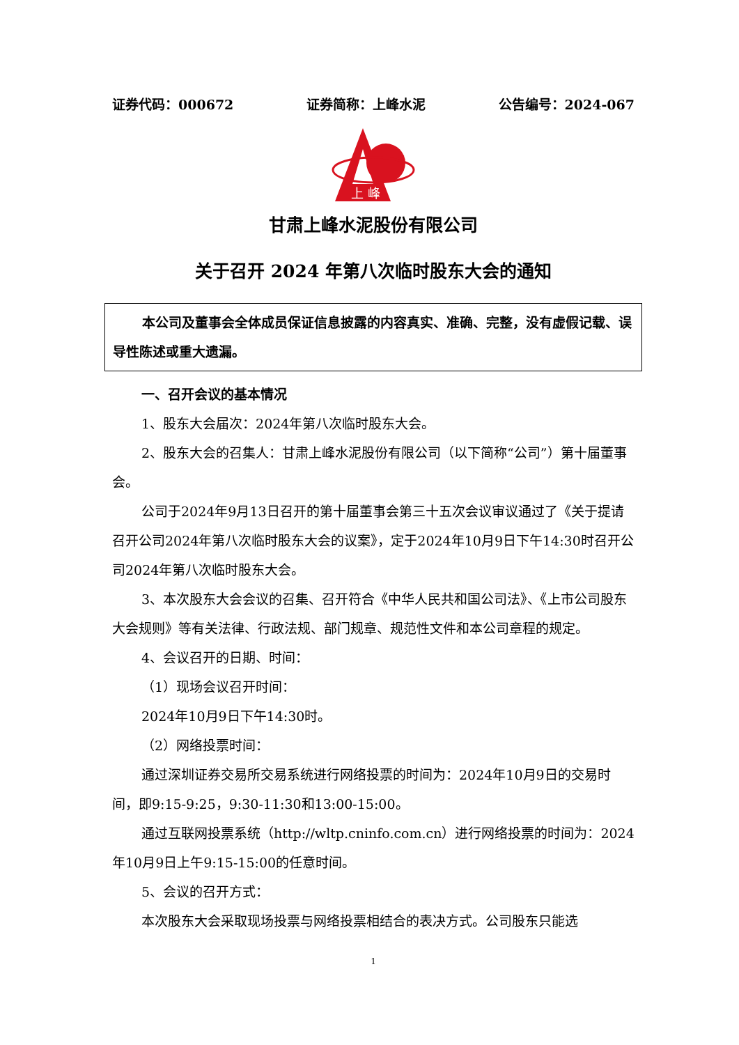证券代码：000672 证券简称：上峰水泥 公告编号：2024-067
上 峰
甘肃上峰水泥股份有限公司
关于召开 2024 年第八次临时股东大会的通知
本公司及董事会全体成员保证信息披露的内容真实、准确、完整，没有虚假记载、误导性陈述或重大遗漏。
一、召开会议的基本情况
1、股东大会届次：2024年第八次临时股东大会。
2、股东大会的召集人：甘肃上峰水泥股份有限公司（以下简称“公司”）第十届董事会。
公司于2024年9月13日召开的第十届董事会第三十五次会议审议通过了《关于提请召开公司2024年第八次临时股东大会的议案》，定于2024年10月9日下午14:30时召开公司2024年第八次临时股东大会。
3、本次股东大会会议的召集、召开符合《中华人民共和国公司法》、《上市公司股东大会规则》等有关法律、行政法规、部门规章、规范性文件和本公司章程的规定。
4、会议召开的日期、时间：
（1）现场会议召开时间：
2024年10月9日下午14:30时。
（2）网络投票时间：
通过深圳证券交易所交易系统进行网络投票的时间为：2024年10月9日的交易时间，即9:15-9:25，9:30-11:30和13:00-15:00。
通过互联网投票系统（http://wltp.cninfo.com.cn）进行网络投票的时间为：2024年10月9日上午9:15-15:00的任意时间。
5、会议的召开方式：
本次股东大会采取现场投票与网络投票相结合的表决方式。公司股东只能选
1